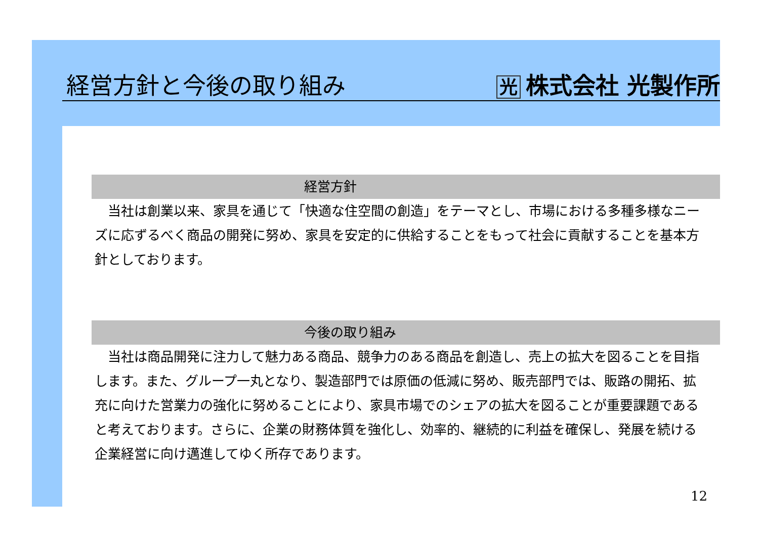経営方針と今後の取り組み
光株式会社 光製作所
経営方針
　当社は創業以来、家具を通じて「快適な住空間の創造」をテーマとし、市場における多種多様なニーズに応ずるべく商品の開発に努め、家具を安定的に供給することをもって社会に貢献することを基本方針としております。
今後の取り組み
　当社は商品開発に注力して魅力ある商品、競争力のある商品を創造し、売上の拡大を図ることを目指します。また、グループ一丸となり、製造部門では原価の低減に努め、販売部門では、販路の開拓、拡充に向けた営業力の強化に努めることにより、家具市場でのシェアの拡大を図ることが重要課題であると考えております。さらに、企業の財務体質を強化し、効率的、継続的に利益を確保し、発展を続ける企業経営に向け邁進してゆく所存であります。
12